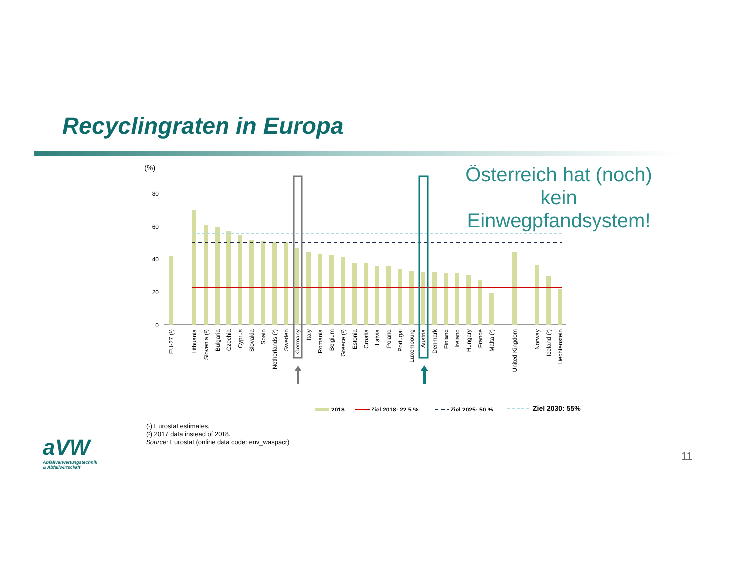Recyclingraten in Europa
Österreich hat (noch) kein Einwegpfandsystem!
(%)
80
60
40
20
0
EU-27 (¹)
Lithuania
Slovenia (²)
Bulgaria
Czechia
Cyprus
Slovakia
Spain
Netherlands (²)
Sweden
Germany
Italy
Romania
Belgium
Greece (²)
Estonia
Croatia
Latvia
Poland
Portugal
Luxembourg
Austria
Denmark
Finland
Ireland
Hungary
France
Malta (²)
United Kingdom
Norway
Iceland (²)
Liechtenstein
2018
Ziel 2018: 22.5 %
Ziel 2025: 50 %
Ziel 2030: 55%
(¹) Eurostat estimates.
(²) 2017 data instead of 2018.
Source: Eurostat (online data code: env_waspacr)
aVW
Abfallverwertungstechnik
& Abfallwirtschaft
11